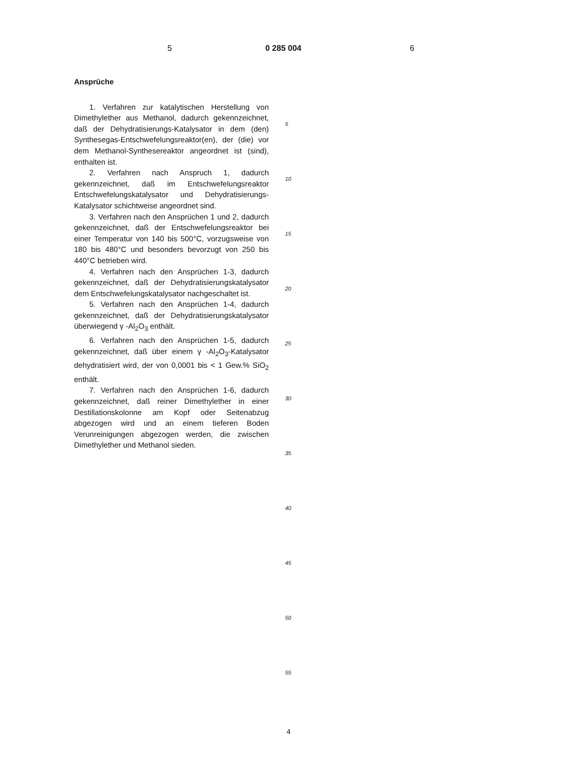5 0 285 004 6
Ansprüche
1. Verfahren zur katalytischen Herstellung von Dimethylether aus Methanol, dadurch gekennzeichnet, daß der Dehydratisierungs-Katalysator in dem (den) Synthesegas-Entschwefelungsreaktor(en), der (die) vor dem Methanol-Synthesereaktor angeordnet ist (sind), enthalten ist.
2. Verfahren nach Anspruch 1, dadurch gekennzeichnet, daß im Entschwefelungsreaktor Entschwefelungskatalysator und Dehydratisierungs-Katalysator schichtweise angeordnet sind.
3. Verfahren nach den Ansprüchen 1 und 2, dadurch gekennzeichnet, daß der Entschwefelungsreaktor bei einer Temperatur von 140 bis 500°C, vorzugsweise von 180 bis 480°C und besonders bevorzugt von 250 bis 440°C betrieben wird.
4. Verfahren nach den Ansprüchen 1-3, dadurch gekennzeichnet, daß der Dehydratisierungskatalysator dem Entschwefelungskatalysator nachgeschaltet ist.
5. Verfahren nach den Ansprüchen 1-4, dadurch gekennzeichnet, daß der Dehydratisierungskatalysator überwiegend γ -Al<sub>2</sub>O<sub>3</sub> enthält.
6. Verfahren nach den Ansprüchen 1-5, dadurch gekennzeichnet, daß über einem γ -Al<sub>2</sub>O<sub>3</sub>-Katalysator dehydratisiert wird, der von 0,0001 bis < 1 Gew.% SiO<sub>2</sub> enthält.
7. Verfahren nach den Ansprüchen 1-6, dadurch gekennzeichnet, daß reiner Dimethylether in einer Destillationskolonne am Kopf oder Seitenabzug abgezogen wird und an einem tieferen Boden Verunreinigungen abgezogen werden, die zwischen Dimethylether und Methanol sieden.
5
10
15
20
25
30
35
40
45
50
55
4